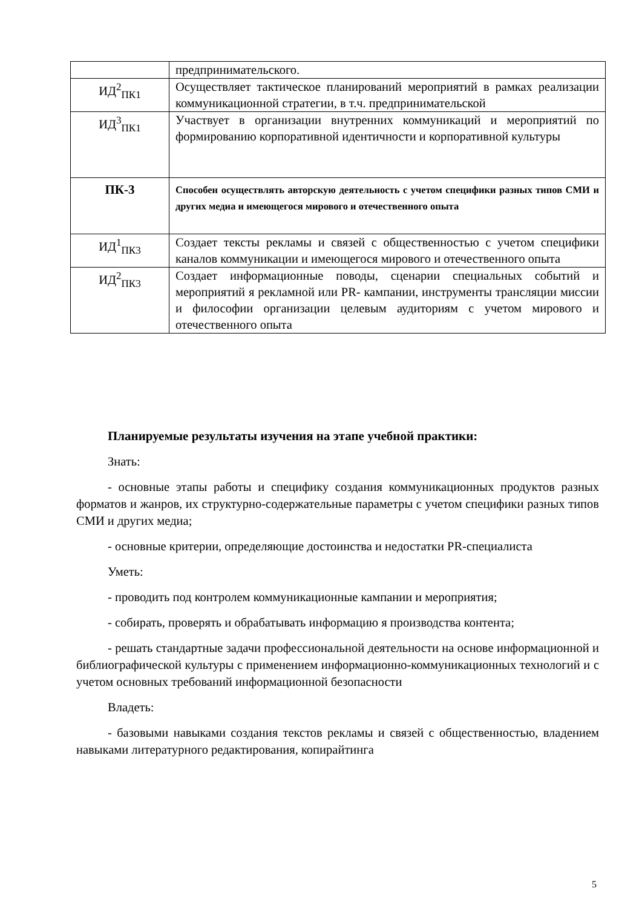| | предпринимательского. |
| ИД<sup>2</sup><sub>ПК1</sub> | Осуществляет тактическое планирований мероприятий в рамках реализации коммуникационной стратегии, в т.ч. предпринимательской |
| ИД<sup>3</sup><sub>ПК1</sub> | Участвует в организации внутренних коммуникаций и мероприятий по формированию корпоративной идентичности и корпоративной культуры |
| ПК-3 | Способен осуществлять авторскую деятельность с учетом специфики разных типов СМИ и других медиа и имеющегося мирового и отечественного опыта |
| ИД<sup>1</sup><sub>ПК3</sub> | Создает тексты рекламы и связей с общественностью с учетом специфики каналов коммуникации и имеющегося мирового и отечественного опыта |
| ИД<sup>2</sup><sub>ПК3</sub> | Создает информационные поводы, сценарии специальных событий и мероприятий я рекламной или PR- кампании, инструменты трансляции миссии и философии организации целевым аудиториям с учетом мирового и отечественного опыта |
Планируемые результаты изучения на этапе учебной практики:
Знать:
- основные этапы работы и специфику создания коммуникационных продуктов разных форматов и жанров, их структурно-содержательные параметры с учетом специфики разных типов СМИ и других медиа;
- основные критерии, определяющие достоинства и недостатки PR-специалиста
Уметь:
- проводить под контролем коммуникационные кампании и мероприятия;
- собирать, проверять и обрабатывать информацию я производства контента;
- решать стандартные задачи профессиональной деятельности на основе информационной и библиографической культуры с применением информационно-коммуникационных технологий и с учетом основных требований информационной безопасности
Владеть:
- базовыми навыками создания текстов рекламы и связей с общественностью, владением навыками литературного редактирования, копирайтинга
5